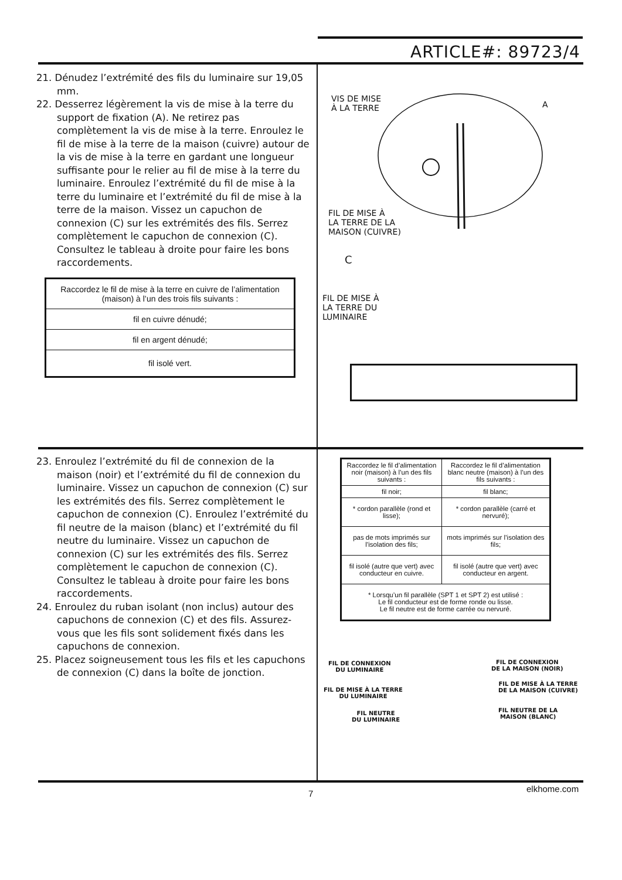ARTICLE#: 89723/4
21. Dénudez l’extrémité des fils du luminaire sur 19,05 mm.
22. Desserrez légèrement la vis de mise à la terre du support de fixation (A). Ne retirez pas complètement la vis de mise à la terre. Enroulez le fil de mise à la terre de la maison (cuivre) autour de la vis de mise à la terre en gardant une longueur suffisante pour le relier au fil de mise à la terre du luminaire. Enroulez l’extrémité du fil de mise à la terre du luminaire et l’extrémité du fil de mise à la terre de la maison. Vissez un capuchon de connexion (C) sur les extrémités des fils. Serrez complètement le capuchon de connexion (C). Consultez le tableau à droite pour faire les bons raccordements.
| Raccordez le fil de mise à la terre en cuivre de l’alimentation (maison) à l’un des trois fils suivants : |
| fil en cuivre dénudé; |
| fil en argent dénudé; |
| fil isolé vert. |
VIS DE MISE
À LA TERRE
A
FIL DE MISE À
LA TERRE DE LA
MAISON (CUIVRE)
C
FIL DE MISE À
LA TERRE DU
LUMINAIRE
23. Enroulez l’extrémité du fil de connexion de la maison (noir) et l’extrémité du fil de connexion du luminaire. Vissez un capuchon de connexion (C) sur les extrémités des fils. Serrez complètement le capuchon de connexion (C). Enroulez l’extrémité du fil neutre de la maison (blanc) et l’extrémité du fil neutre du luminaire. Vissez un capuchon de connexion (C) sur les extrémités des fils. Serrez complètement le capuchon de connexion (C). Consultez le tableau à droite pour faire les bons raccordements.
24. Enroulez du ruban isolant (non inclus) autour des capuchons de connexion (C) et des fils. Assurez-vous que les fils sont solidement fixés dans les capuchons de connexion.
25. Placez soigneusement tous les fils et les capuchons de connexion (C) dans la boîte de jonction.
| Raccordez le fil d’alimentation noir (maison) à l’un des fils suivants : | Raccordez le fil d’alimentation blanc neutre (maison) à l’un des fils suivants : |
| --- | --- |
| fil noir; | fil blanc; |
| * cordon parallèle (rond et lisse); | * cordon parallèle (carré et nervuré); |
| pas de mots imprimés sur l’isolation des fils; | mots imprimés sur l’isolation des fils; |
| fil isolé (autre que vert) avec conducteur en cuivre. | fil isolé (autre que vert) avec conducteur en argent. |
| * Lorsqu’un fil parallèle (SPT 1 et SPT 2) est utilisé : Le fil conducteur est de forme ronde ou lisse. Le fil neutre est de forme carrée ou nervuré. | |
FIL DE CONNEXION
DU LUMINAIRE
FIL DE CONNEXION
DE LA MAISON (NOIR)
FIL DE MISE À LA TERRE
DU LUMINAIRE
FIL DE MISE À LA TERRE
DE LA MAISON (CUIVRE)
FIL NEUTRE
DU LUMINAIRE
FIL NEUTRE DE LA
MAISON (BLANC)
7 elkhome.com